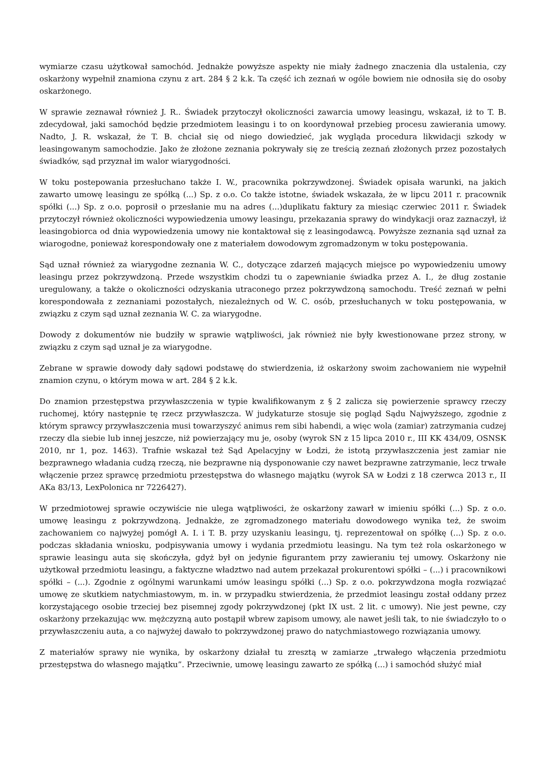wymiarze czasu użytkował samochód. Jednakże powyższe aspekty nie miały żadnego znaczenia dla ustalenia, czy oskarżony wypełnił znamiona czynu z art. 284 § 2 k.k. Ta część ich zeznań w ogóle bowiem nie odnosiła się do osoby oskarżonego.
W sprawie zeznawał również J. R.. Świadek przytoczył okoliczności zawarcia umowy leasingu, wskazał, iż to T. B. zdecydował, jaki samochód będzie przedmiotem leasingu i to on koordynował przebieg procesu zawierania umowy. Nadto, J. R. wskazał, że T. B. chciał się od niego dowiedzieć, jak wygląda procedura likwidacji szkody w leasingowanym samochodzie. Jako że złożone zeznania pokrywały się ze treścią zeznań złożonych przez pozostałych świadków, sąd przyznał im walor wiarygodności.
W toku postepowania przesłuchano także I. W., pracownika pokrzywdzonej. Świadek opisała warunki, na jakich zawarto umowę leasingu ze spółką (...) Sp. z o.o. Co także istotne, świadek wskazała, że w lipcu 2011 r. pracownik spółki (...) Sp. z o.o. poprosił o przesłanie mu na adres (...)duplikatu faktury za miesiąc czerwiec 2011 r. Świadek przytoczył również okoliczności wypowiedzenia umowy leasingu, przekazania sprawy do windykacji oraz zaznaczył, iż leasingobiorca od dnia wypowiedzenia umowy nie kontaktował się z leasingodawcą. Powyższe zeznania sąd uznał za wiarogodne, ponieważ korespondowały one z materiałem dowodowym zgromadzonym w toku postępowania.
Sąd uznał również za wiarygodne zeznania W. C., dotyczące zdarzeń mających miejsce po wypowiedzeniu umowy leasingu przez pokrzywdzoną. Przede wszystkim chodzi tu o zapewnianie świadka przez A. I., że dług zostanie uregulowany, a także o okoliczności odzyskania utraconego przez pokrzywdzoną samochodu. Treść zeznań w pełni korespondowała z zeznaniami pozostałych, niezależnych od W. C. osób, przesłuchanych w toku postępowania, w związku z czym sąd uznał zeznania W. C. za wiarygodne.
Dowody z dokumentów nie budziły w sprawie wątpliwości, jak również nie były kwestionowane przez strony, w związku z czym sąd uznał je za wiarygodne.
Zebrane w sprawie dowody dały sądowi podstawę do stwierdzenia, iż oskarżony swoim zachowaniem nie wypełnił znamion czynu, o którym mowa w art. 284 § 2 k.k.
Do znamion przestępstwa przywłaszczenia w typie kwalifikowanym z § 2 zalicza się powierzenie sprawcy rzeczy ruchomej, który następnie tę rzecz przywłaszcza. W judykaturze stosuje się pogląd Sądu Najwyższego, zgodnie z którym sprawcy przywłaszczenia musi towarzyszyć animus rem sibi habendi, a więc wola (zamiar) zatrzymania cudzej rzeczy dla siebie lub innej jeszcze, niż powierzający mu je, osoby (wyrok SN z 15 lipca 2010 r., III KK 434/09, OSNSK 2010, nr 1, poz. 1463). Trafnie wskazał też Sąd Apelacyjny w Łodzi, że istotą przywłaszczenia jest zamiar nie bezprawnego władania cudzą rzeczą, nie bezprawne nią dysponowanie czy nawet bezprawne zatrzymanie, lecz trwałe włączenie przez sprawcę przedmiotu przestępstwa do własnego majątku (wyrok SA w Łodzi z 18 czerwca 2013 r., II AKa 83/13, LexPolonica nr 7226427).
W przedmiotowej sprawie oczywiście nie ulega wątpliwości, że oskarżony zawarł w imieniu spółki (...) Sp. z o.o. umowę leasingu z pokrzywdzoną. Jednakże, ze zgromadzonego materiału dowodowego wynika też, że swoim zachowaniem co najwyżej pomógł A. I. i T. B. przy uzyskaniu leasingu, tj. reprezentował on spółkę (...) Sp. z o.o. podczas składania wniosku, podpisywania umowy i wydania przedmiotu leasingu. Na tym też rola oskarżonego w sprawie leasingu auta się skończyła, gdyż był on jedynie figurantem przy zawieraniu tej umowy. Oskarżony nie użytkował przedmiotu leasingu, a faktyczne władztwo nad autem przekazał prokurentowi spółki – (...) i pracownikowi spółki – (...). Zgodnie z ogólnymi warunkami umów leasingu spółki (...) Sp. z o.o. pokrzywdzona mogła rozwiązać umowę ze skutkiem natychmiastowym, m. in. w przypadku stwierdzenia, że przedmiot leasingu został oddany przez korzystającego osobie trzeciej bez pisemnej zgody pokrzywdzonej (pkt IX ust. 2 lit. c umowy). Nie jest pewne, czy oskarżony przekazując ww. mężczyzną auto postąpił wbrew zapisom umowy, ale nawet jeśli tak, to nie świadczyło to o przywłaszczeniu auta, a co najwyżej dawało to pokrzywdzonej prawo do natychmiastowego rozwiązania umowy.
Z materiałów sprawy nie wynika, by oskarżony działał tu zresztą w zamiarze „trwałego włączenia przedmiotu przestępstwa do własnego majątku”. Przeciwnie, umowę leasingu zawarto ze spółką (...) i samochód służyć miał